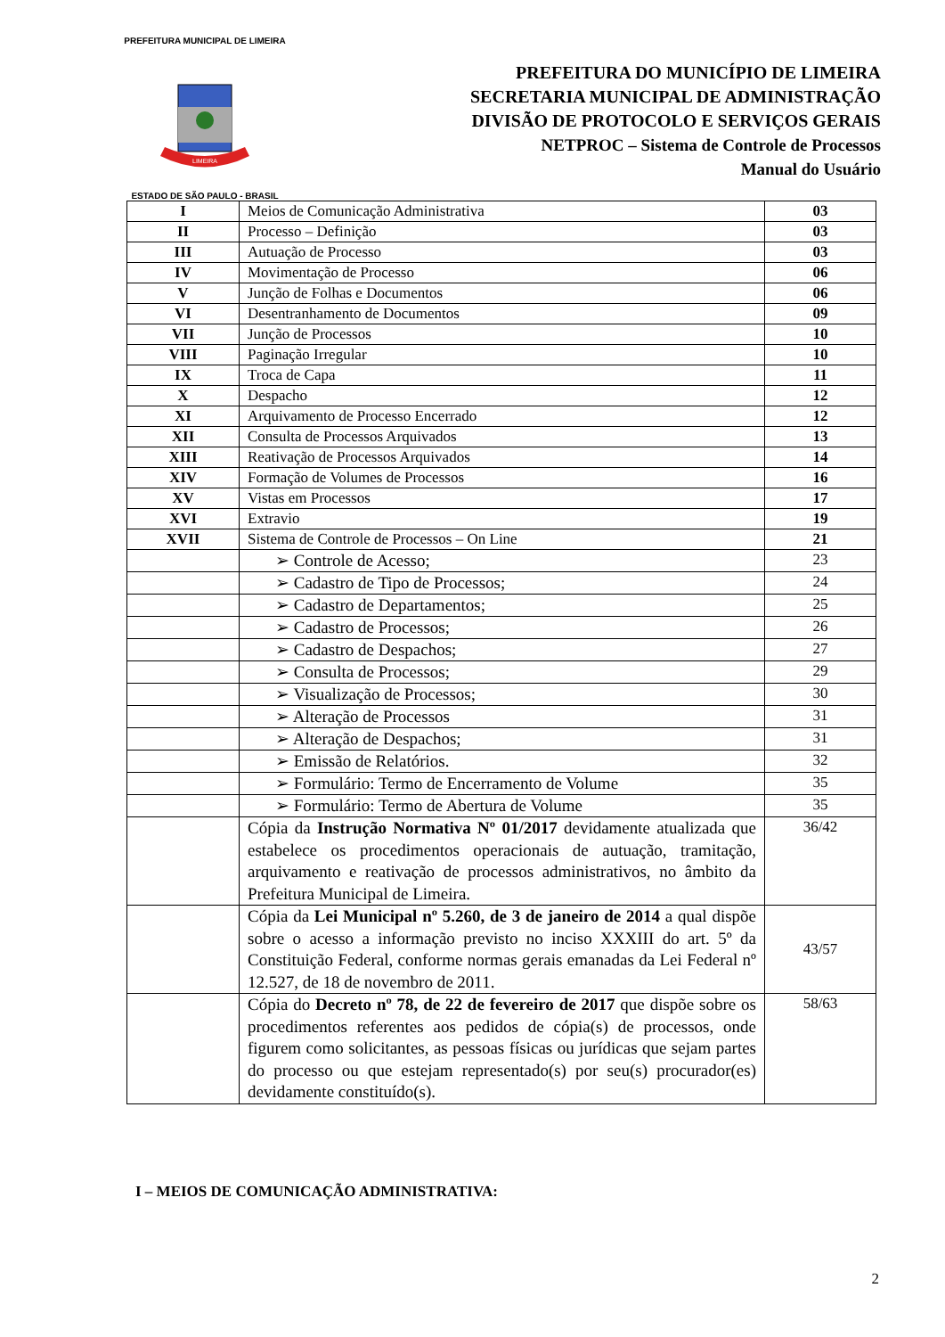PREFEITURA MUNICIPAL DE LIMEIRA
LIMEIRA
ESTADO DE SÃO PAULO - BRASIL
PREFEITURA DO MUNICÍPIO DE LIMEIRA
SECRETARIA MUNICIPAL DE ADMINISTRAÇÃO
DIVISÃO DE PROTOCOLO E SERVIÇOS GERAIS
NETPROC – Sistema de Controle de Processos
Manual do Usuário
| I | Meios de Comunicação Administrativa | 03 |
| II | Processo – Definição | 03 |
| III | Autuação de Processo | 03 |
| IV | Movimentação de Processo | 06 |
| V | Junção de Folhas e Documentos | 06 |
| VI | Desentranhamento de Documentos | 09 |
| VII | Junção de Processos | 10 |
| VIII | Paginação Irregular | 10 |
| IX | Troca de Capa | 11 |
| X | Despacho | 12 |
| XI | Arquivamento de Processo Encerrado | 12 |
| XII | Consulta de Processos Arquivados | 13 |
| XIII | Reativação de Processos Arquivados | 14 |
| XIV | Formação de Volumes de Processos | 16 |
| XV | Vistas em Processos | 17 |
| XVI | Extravio | 19 |
| XVII | Sistema de Controle de Processos – On Line | 21 |
| | ➢ Controle de Acesso; | 23 |
| | ➢ Cadastro de Tipo de Processos; | 24 |
| | ➢ Cadastro de Departamentos; | 25 |
| | ➢ Cadastro de Processos; | 26 |
| | ➢ Cadastro de Despachos; | 27 |
| | ➢ Consulta de Processos; | 29 |
| | ➢ Visualização de Processos; | 30 |
| | ➢ Alteração de Processos | 31 |
| | ➢ Alteração de Despachos; | 31 |
| | ➢ Emissão de Relatórios. | 32 |
| | ➢ Formulário: Termo de Encerramento de Volume | 35 |
| | ➢ Formulário: Termo de Abertura de Volume | 35 |
| | Cópia da Instrução Normativa Nº 01/2017 devidamente atualizada que estabelece os procedimentos operacionais de autuação, tramitação, arquivamento e reativação de processos administrativos, no âmbito da Prefeitura Municipal de Limeira. | 36/42 |
| | Cópia da Lei Municipal nº 5.260, de 3 de janeiro de 2014 a qual dispõe sobre o acesso a informação previsto no inciso XXXIII do art. 5º da Constituição Federal, conforme normas gerais emanadas da Lei Federal nº 12.527, de 18 de novembro de 2011. | 43/57 |
| | Cópia do Decreto nº 78, de 22 de fevereiro de 2017 que dispõe sobre os procedimentos referentes aos pedidos de cópia(s) de processos, onde figurem como solicitantes, as pessoas físicas ou jurídicas que sejam partes do processo ou que estejam representado(s) por seu(s) procurador(es) devidamente constituído(s). | 58/63 |
I – MEIOS DE COMUNICAÇÃO ADMINISTRATIVA:
2